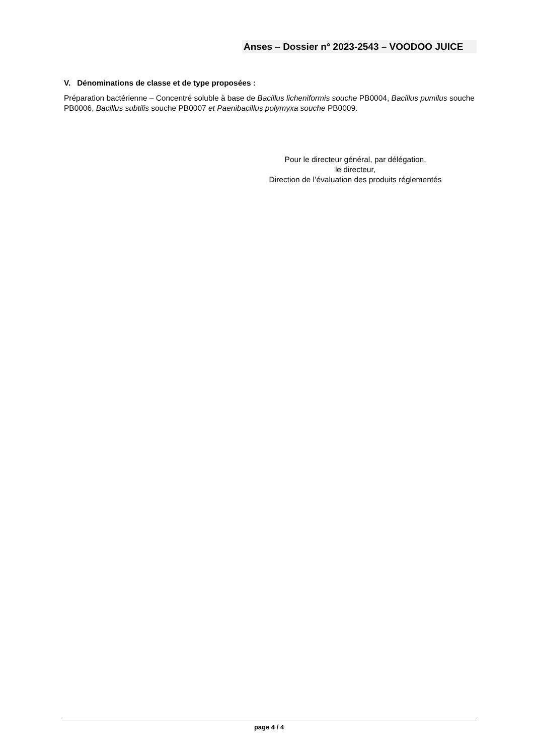Anses – Dossier n° 2023-2543 – VOODOO JUICE
V. Dénominations de classe et de type proposées :
Préparation bactérienne – Concentré soluble à base de Bacillus licheniformis souche PB0004, Bacillus pumilus souche PB0006, Bacillus subtilis souche PB0007 et Paenibacillus polymyxa souche PB0009.
Pour le directeur général, par délégation,
le directeur,
Direction de l’évaluation des produits réglementés
page 4 / 4